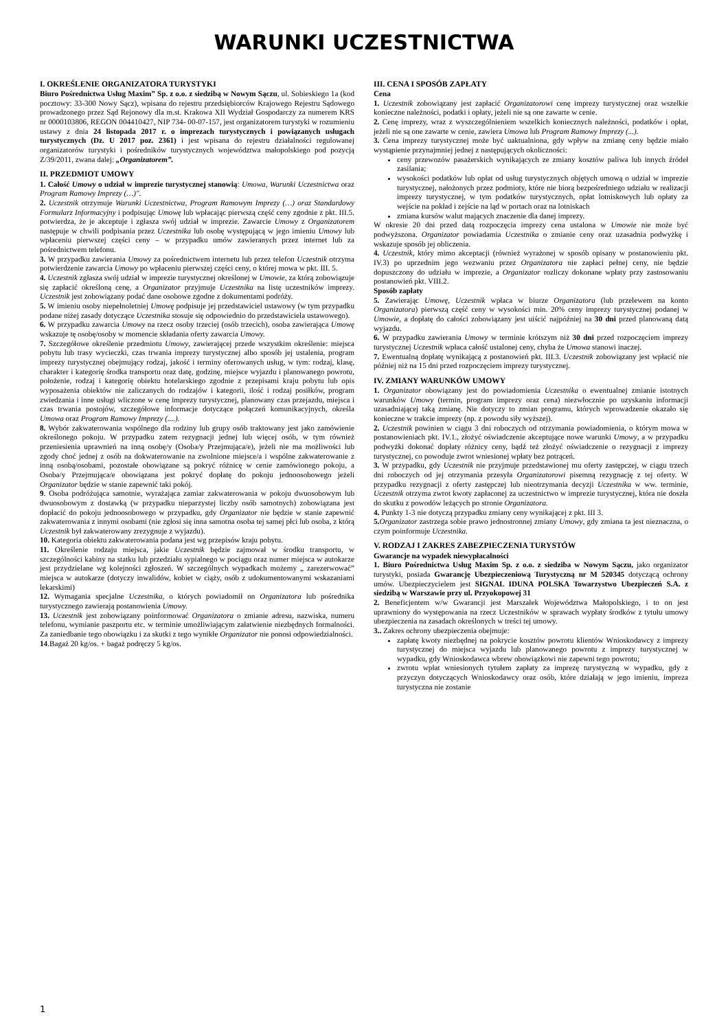WARUNKI UCZESTNICTWA
I. OKREŚLENIE ORGANIZATORA TURYSTYKI
Biuro Pośrednictwa Usług Maxim” Sp. z o.o. z siedzibą w Nowym Sączu, ul. Sobieskiego 1a (kod pocztowy: 33-300 Nowy Sącz), wpisana do rejestru przedsiębiorców Krajowego Rejestru Sądowego prowadzonego przez Sąd Rejonowy dla m.st. Krakowa XII Wydział Gospodarczy za numerem KRS nr 0000103806, REGON 004410427, NIP 734- 00-07-157, jest organizatorem turystyki w rozumieniu ustawy z dnia 24 listopada 2017 r. o imprezach turystycznych i powiązanych usługach turystycznych (Dz. U 2017 poz. 2361) i jest wpisana do rejestru działalności regulowanej organizatorów turystyki i pośredników turystycznych województwa małopolskiego pod pozycją Z/39/2011, zwana dalej: „Organizatorem”.
II. PRZEDMIOT UMOWY
1. Całość Umowy o udział w imprezie turystycznej stanowią: Umowa, Warunki Uczestnictwa oraz Program Ramowy Imprezy (…)".
2. Uczestnik otrzymuje Warunki Uczestnictwa, Program Ramowym Imprezy (…) oraz Standardowy Formularz Informacyjny i podpisując Umowę lub wpłacając pierwszą część ceny zgodnie z pkt. III.5. potwierdza, że je akceptuje i zgłasza swój udział w imprezie. Zawarcie Umowy z Organizatorem następuje w chwili podpisania przez Uczestnika lub osobę występującą w jego imieniu Umowy lub wpłaceniu pierwszej części ceny – w przypadku umów zawieranych przez internet lub za pośrednictwem telefonu.
3. W przypadku zawierania Umowy za pośrednictwem internetu lub przez telefon Uczestnik otrzyma potwierdzenie zawarcia Umowy po wpłaceniu pierwszej części ceny, o której mowa w pkt. III. 5.
4. Uczestnik zgłasza swój udział w imprezie turystycznej określonej w Umowie, za którą zobowiązuje się zapłacić określoną cenę, a Organizator przyjmuje Uczestnika na listę uczestników imprezy. Uczestnik jest zobowiązany podać dane osobowe zgodne z dokumentami podróży.
5. W imieniu osoby niepełnoletniej Umowę podpisuje jej przedstawiciel ustawowy (w tym przypadku podane niżej zasady dotyczące Uczestnika stosuje się odpowiednio do przedstawiciela ustawowego).
6. W przypadku zawarcia Umowy na rzecz osoby trzeciej (osób trzecich), osoba zawierająca Umowę wskazuje tę osobę/osoby w momencie składania oferty zawarcia Umowy.
7. Szczegółowe określenie przedmiotu Umowy, zawierającej przede wszystkim określenie: miejsca pobytu lub trasy wycieczki, czas trwania imprezy turystycznej albo sposób jej ustalenia, program imprezy turystycznej obejmujący rodzaj, jakość i terminy oferowanych usług, w tym: rodzaj, klasę, charakter i kategorię środka transportu oraz datę, godzinę, miejsce wyjazdu i planowanego powrotu, położenie, rodzaj i kategorię obiektu hotelarskiego zgodnie z przepisami kraju pobytu lub opis wyposażenia obiektów nie zaliczanych do rodzajów i kategorii, ilość i rodzaj posiłków, program zwiedzania i inne usługi wliczone w cenę imprezy turystycznej, planowany czas przejazdu, miejsca i czas trwania postojów, szczegółowe informacje dotyczące połączeń komunikacyjnych, określa Umowa oraz Program Ramowy Imprezy (....).
8. Wybór zakwaterowania wspólnego dla rodziny lub grupy osób traktowany jest jako zamówienie określonego pokoju. W przypadku zatem rezygnacji jednej lub więcej osób, w tym również przeniesienia uprawnień na inną osobę/y (Osoba/y Przejmująca/e), jeżeli nie ma możliwości lub zgody choć jednej z osób na dokwaterowanie na zwolnione miejsce/a i wspólne zakwaterowanie z inną osobą/osobami, pozostałe obowiązane są pokryć różnicę w cenie zamówionego pokoju, a Osoba/y Przejmująca/e obowiązana jest pokryć dopłatę do pokoju jednoosobowego jeżeli Organizator będzie w stanie zapewnić taki pokój.
9. Osoba podróżująca samotnie, wyrażająca zamiar zakwaterowania w pokoju dwuosobowym lub dwuosobowym z dostawką (w przypadku nieparzystej liczby osób samotnych) zobowiązana jest dopłacić do pokoju jednoosobowego w przypadku, gdy Organizator nie będzie w stanie zapewnić zakwaterowania z innymi osobami (nie zgłosi się inna samotna osoba tej samej płci lub osoba, z którą Uczestnik był zakwaterowany zrezygnuje z wyjazdu).
10. Kategoria obiektu zakwaterowania podana jest wg przepisów kraju pobytu.
11. Określenie rodzaju miejsca, jakie Uczestnik będzie zajmował w środku transportu, w szczególności kabiny na statku lub przedziału sypialnego w pociągu oraz numer miejsca w autokarze jest przydzielane wg kolejności zgłoszeń. W szczególnych wypadkach możemy „ zarezerwować” miejsca w autokarze (dotyczy inwalidów, kobiet w ciąży, osób z udokumentowanymi wskazaniami lekarskimi)
12. Wymagania specjalne Uczestnika, o których powiadomił on Organizatora lub pośrednika turystycznego zawierają postanowienia Umowy.
13. Uczestnik jest zobowiązany poinformować Organizatora o zmianie adresu, nazwiska, numeru telefonu, wymianie paszportu etc. w terminie umożliwiającym załatwienie niezbędnych formalności. Za zaniedbanie tego obowiązku i za skutki z tego wynikłe Organizator nie ponosi odpowiedzialności.
14.Bagaż 20 kg/os. + bagaż podręczy 5 kg/os.
III. CENA I SPOSÓB ZAPŁATY
Cena
1. Uczestnik zobowiązany jest zapłacić Organizatorowi cenę imprezy turystycznej oraz wszelkie konieczne należności, podatki i opłaty, jeżeli nie są one zawarte w cenie.
2. Cenę imprezy, wraz z wyszczególnieniem wszelkich koniecznych należności, podatków i opłat, jeżeli nie są one zawarte w cenie, zawiera Umowa lub Program Ramowy Imprezy (...).
3. Cena imprezy turystycznej może być uaktualniona, gdy wpływ na zmianę ceny będzie miało wystąpienie przynajmniej jednej z następujących okoliczności:
ceny przewozów pasażerskich wynikających ze zmiany kosztów paliwa lub innych źródeł zasilania;
wysokości podatków lub opłat od usług turystycznych objętych umową o udział w imprezie turystycznej, nałożonych przez podmioty, które nie biorą bezpośredniego udziału w realizacji imprezy turystycznej, w tym podatków turystycznych, opłat lotniskowych lub opłaty za wejście na pokład i zejście na ląd w portach oraz na lotniskach
zmiana kursów walut mających znaczenie dla danej imprezy.
W okresie 20 dni przed datą rozpoczęcia imprezy cena ustalona w Umowie nie może być podwyższona. Organizator powiadamia Uczestnika o zmianie ceny oraz uzasadnia podwyżkę i wskazuje sposób jej obliczenia.
4. Uczestnik, który mimo akceptacji (również wyrażonej w sposób opisany w postanowieniu pkt. IV.3) po uprzednim jego wezwaniu przez Organizatora nie zapłaci pełnej ceny, nie będzie dopuszczony do udziału w imprezie, a Organizator rozliczy dokonane wpłaty przy zastosowaniu postanowień pkt. VIII.2.
Sposób zapłaty
5. Zawierając Umowę, Uczestnik wpłaca w biurze Organizatora (lub przelewem na konto Organizatora) pierwszą część ceny w wysokości min. 20% ceny imprezy turystycznej podanej w Umowie, a dopłatę do całości zobowiązany jest uiścić najpóźniej na 30 dni przed planowaną datą wyjazdu.
6. W przypadku zawierania Umowy w terminie krótszym niż 30 dni przed rozpoczęciem imprezy turystycznej Uczestnik wpłaca całość ustalonej ceny, chyba że Umowa stanowi inaczej.
7. Ewentualną dopłatę wynikającą z postanowień pkt. III.3. Uczestnik zobowiązany jest wpłacić nie później niż na 15 dni przed rozpoczęciem imprezy turystycznej.
IV. ZMIANY WARUNKÓW UMOWY
1. Organizator obowiązany jest do powiadomienia Uczestnika o ewentualnej zmianie istotnych warunków Umowy (termin, program imprezy oraz cena) niezwłocznie po uzyskaniu informacji uzasadniającej taką zmianę. Nie dotyczy to zmian programu, których wprowadzenie okazało się konieczne w trakcie imprezy (np. z powodu siły wyższej).
2. Uczestnik powinien w ciągu 3 dni roboczych od otrzymania powiadomienia, o którym mowa w postanowieniach pkt. IV.1., złożyć oświadczenie akceptujące nowe warunki Umowy, a w przypadku podwyżki dokonać dopłaty różnicy ceny, bądź też złożyć oświadczenie o rezygnacji z imprezy turystycznej, co powoduje zwrot wniesionej wpłaty bez potrąceń.
3. W przypadku, gdy Uczestnik nie przyjmuje przedstawionej mu oferty zastępczej, w ciągu trzech dni roboczych od jej otrzymania przesyła Organizatorowi pisemną rezygnację z tej oferty. W przypadku rezygnacji z oferty zastępczej lub nieotrzymania decyzji Uczestnika w ww. terminie, Uczestnik otrzyma zwrot kwoty zapłaconej za uczestnictwo w imprezie turystycznej, która nie doszła do skutku z powodów leżących po stronie Organizatora.
4. Punkty 1-3 nie dotyczą przypadku zmiany ceny wynikającej z pkt. III 3.
5. Organizator zastrzega sobie prawo jednostronnej zmiany Umowy, gdy zmiana ta jest nieznaczna, o czym poinformuje Uczestnika.
V. RODZAJ I ZAKRES ZABEZPIECZENIA TURYSTÓW
Gwarancje na wypadek niewypłacalności
1. Biuro Pośrednictwa Usług Maxim Sp. z o.o. z siedziba w Nowym Sączu, jako organizator turystyki, posiada Gwarancję Ubezpieczeniową Turystyczną nr M 520345 dotyczącą ochrony umów. Ubezpieczycielem jest SIGNAL IDUNA POLSKA Towarzystwo Ubezpieczeń S.A. z siedzibą w Warszawie przy ul. Przyokopowej 31
2. Beneficjentem w/w Gwarancji jest Marszałek Województwa Małopolskiego, i to on jest uprawniony do występowania na rzecz Uczestników w sprawach wypłaty środków z tytułu umowy ubezpieczenia na zasadach określonych w treści tej umowy.
3.. Zakres ochrony ubezpieczenia obejmuje:
zapłatę kwoty niezbędnej na pokrycie kosztów powrotu klientów Wnioskodawcy z imprezy turystycznej do miejsca wyjazdu lub planowanego powrotu z imprezy turystycznej w wypadku, gdy Wnioskodawca wbrew obowiązkowi nie zapewni tego powrotu;
zwrotu wpłat wniesionych tytułem zapłaty za imprezę turystyczną w wypadku, gdy z przyczyn dotyczących Wnioskodawcy oraz osób, które działają w jego imieniu, impreza turystyczna nie zostanie
1